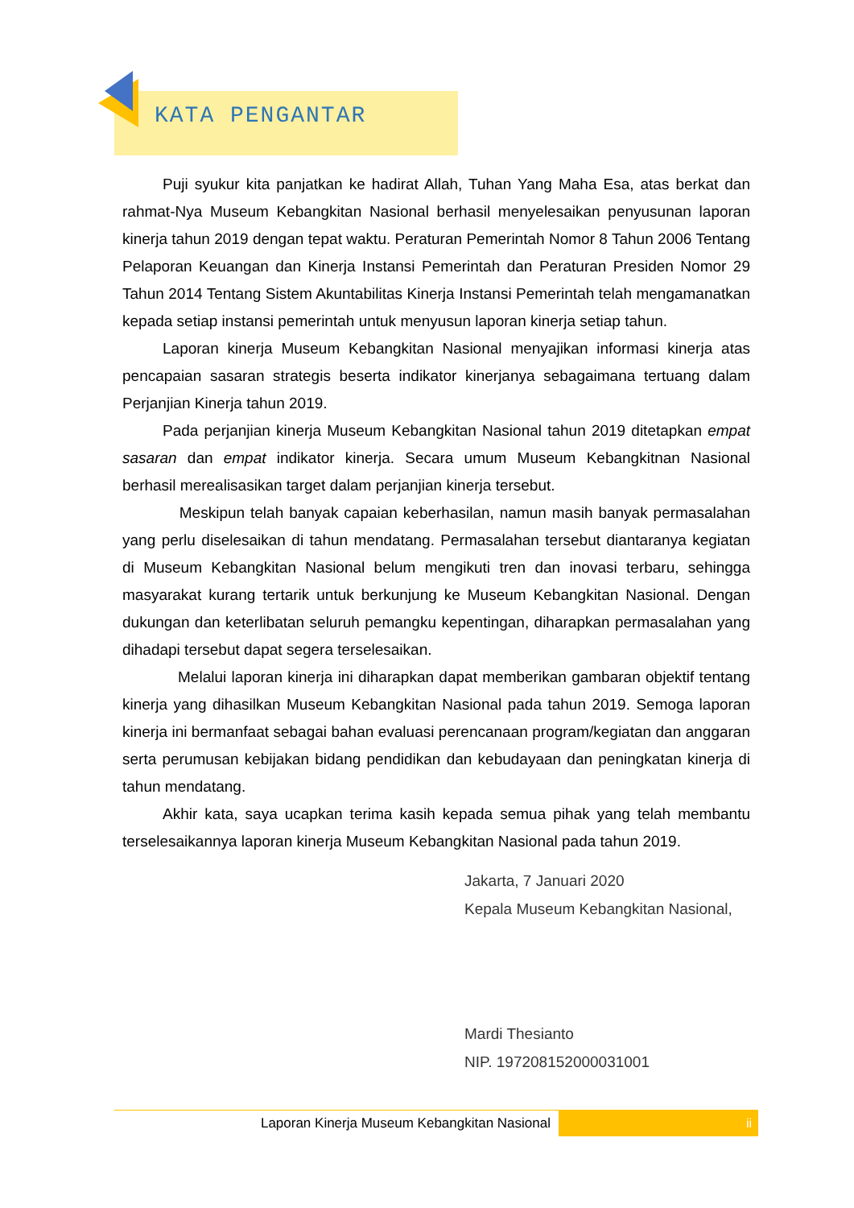KATA PENGANTAR
Puji syukur kita panjatkan ke hadirat Allah, Tuhan Yang Maha Esa, atas berkat dan rahmat-Nya Museum Kebangkitan Nasional berhasil menyelesaikan penyusunan laporan kinerja tahun 2019 dengan tepat waktu. Peraturan Pemerintah Nomor 8 Tahun 2006 Tentang Pelaporan Keuangan dan Kinerja Instansi Pemerintah dan Peraturan Presiden Nomor 29 Tahun 2014 Tentang Sistem Akuntabilitas Kinerja Instansi Pemerintah telah mengamanatkan kepada setiap instansi pemerintah untuk menyusun laporan kinerja setiap tahun.
Laporan kinerja Museum Kebangkitan Nasional menyajikan informasi kinerja atas pencapaian sasaran strategis beserta indikator kinerjanya sebagaimana tertuang dalam Perjanjian Kinerja tahun 2019.
Pada perjanjian kinerja Museum Kebangkitan Nasional tahun 2019 ditetapkan empat sasaran dan empat indikator kinerja. Secara umum Museum Kebangkitnan Nasional berhasil merealisasikan target dalam perjanjian kinerja tersebut.
Meskipun telah banyak capaian keberhasilan, namun masih banyak permasalahan yang perlu diselesaikan di tahun mendatang. Permasalahan tersebut diantaranya kegiatan di Museum Kebangkitan Nasional belum mengikuti tren dan inovasi terbaru, sehingga masyarakat kurang tertarik untuk berkunjung ke Museum Kebangkitan Nasional. Dengan dukungan dan keterlibatan seluruh pemangku kepentingan, diharapkan permasalahan yang dihadapi tersebut dapat segera terselesaikan.
Melalui laporan kinerja ini diharapkan dapat memberikan gambaran objektif tentang kinerja yang dihasilkan Museum Kebangkitan Nasional pada tahun 2019. Semoga laporan kinerja ini bermanfaat sebagai bahan evaluasi perencanaan program/kegiatan dan anggaran serta perumusan kebijakan bidang pendidikan dan kebudayaan dan peningkatan kinerja di tahun mendatang.
Akhir kata, saya ucapkan terima kasih kepada semua pihak yang telah membantu terselesaikannya laporan kinerja Museum Kebangkitan Nasional pada tahun 2019.
Jakarta, 7 Januari 2020
Kepala Museum Kebangkitan Nasional,
Mardi Thesianto
NIP. 197208152000031001
Laporan Kinerja Museum Kebangkitan Nasional
ii